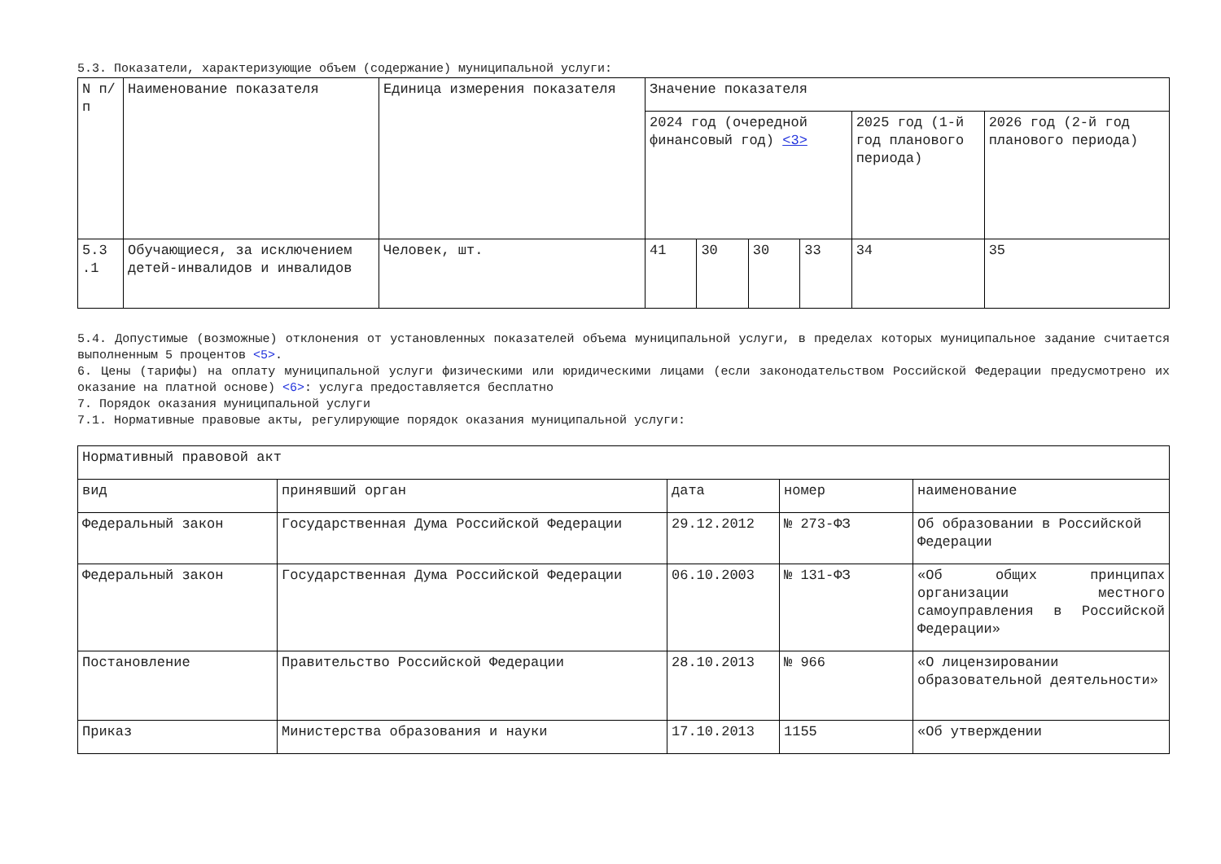5.3. Показатели, характеризующие объем (содержание) муниципальной услуги:
| N п/п | Наименование показателя | Единица измерения показателя | Значение показателя | | | | | |
| | | | 2024 год (очередной финансовый год) <3> | | | | 2025 год (1-й год планового периода) | 2026 год (2-й год планового периода) |
| 5.3 .1 | Обучающиеся, за исключением детей-инвалидов и инвалидов | Человек, шт. | 41 | 30 | 30 | 33 | 34 | 35 |
5.4. Допустимые (возможные) отклонения от установленных показателей объема муниципальной услуги, в пределах которых муниципальное задание считается выполненным 5 процентов <5>.
6. Цены (тарифы) на оплату муниципальной услуги физическими или юридическими лицами (если законодательством Российской Федерации предусмотрено их оказание на платной основе) <6>: услуга предоставляется бесплатно
7. Порядок оказания муниципальной услуги
7.1. Нормативные правовые акты, регулирующие порядок оказания муниципальной услуги:
| Нормативный правовой акт | | | | |
| вид | принявший орган | дата | номер | наименование |
| Федеральный закон | Государственная Дума Российской Федерации | 29.12.2012 | № 273-ФЗ | Об образовании в Российской Федерации |
| Федеральный закон | Государственная Дума Российской Федерации | 06.10.2003 | № 131-ФЗ | «Об общих принципах организации местного самоуправления в Российской Федерации» |
| Постановление | Правительство Российской Федерации | 28.10.2013 | № 966 | «О лицензировании образовательной деятельности» |
| Приказ | Министерства образования и науки | 17.10.2013 | 1155 | «Об утверждении |